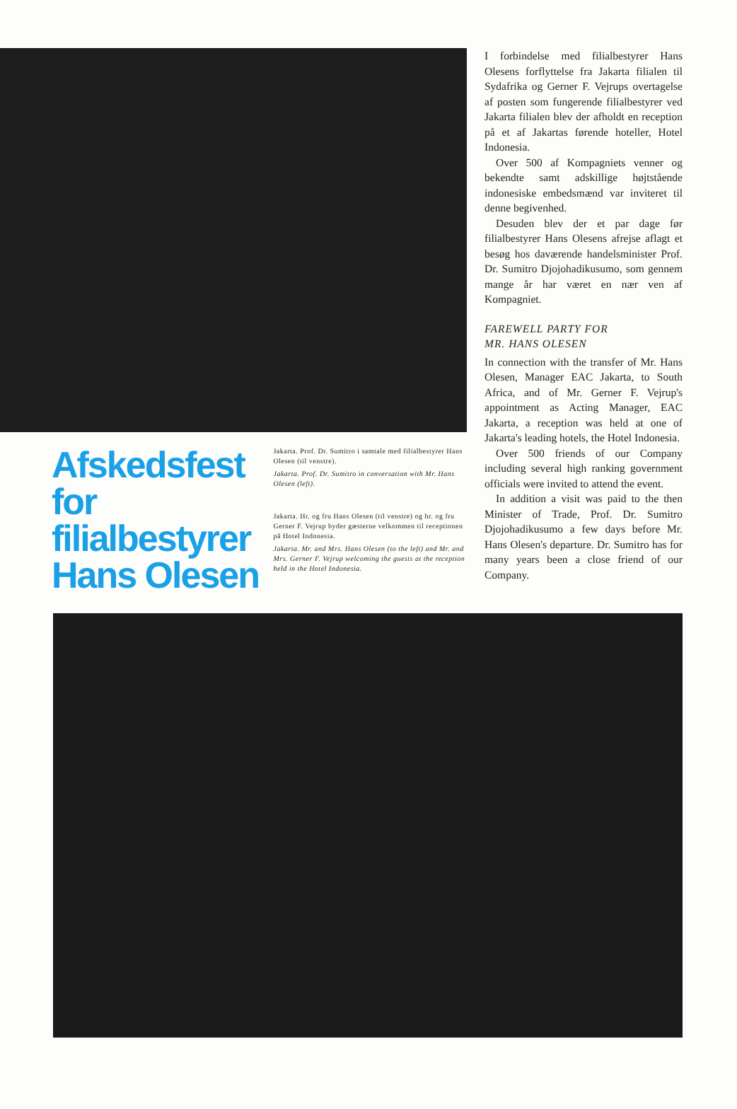Afskedsfest for filialbestyrer Hans Olesen
Jakarta. Prof. Dr. Sumitro i samtale med filialbestyrer Hans Olesen (til venstre).
Jakarta. Prof. Dr. Sumitro in conversation with Mr. Hans Olesen (left).
Jakarta. Hr. og fru Hans Olesen (til venstre) og hr. og fru Gerner F. Vejrup byder gæsterne velkommen til receptionen på Hotel Indonesia.
Jakarta. Mr. and Mrs. Hans Olesen (to the left) and Mr. and Mrs. Gerner F. Vejrup welcoming the guests at the reception held in the Hotel Indonesia.
I forbindelse med filialbestyrer Hans Olesens forflyttelse fra Jakarta filialen til Sydafrika og Gerner F. Vejrups overtagelse af posten som fungerende filialbestyrer ved Jakarta filialen blev der afholdt en reception på et af Jakartas førende hoteller, Hotel Indonesia.
Over 500 af Kompagniets venner og bekendte samt adskillige højtstående indonesiske embedsmænd var inviteret til denne begivenhed.
Desuden blev der et par dage før filialbestyrer Hans Olesens afrejse aflagt et besøg hos daværende handelsminister Prof. Dr. Sumitro Djojohadikusumo, som gennem mange år har været en nær ven af Kompagniet.
FAREWELL PARTY FOR
MR. HANS OLESEN
In connection with the transfer of Mr. Hans Olesen, Manager EAC Jakarta, to South Africa, and of Mr. Gerner F. Vejrup's appointment as Acting Manager, EAC Jakarta, a reception was held at one of Jakarta's leading hotels, the Hotel Indonesia.
Over 500 friends of our Company including several high ranking government officials were invited to attend the event.
In addition a visit was paid to the then Minister of Trade, Prof. Dr. Sumitro Djojohadikusumo a few days before Mr. Hans Olesen's departure. Dr. Sumitro has for many years been a close friend of our Company.